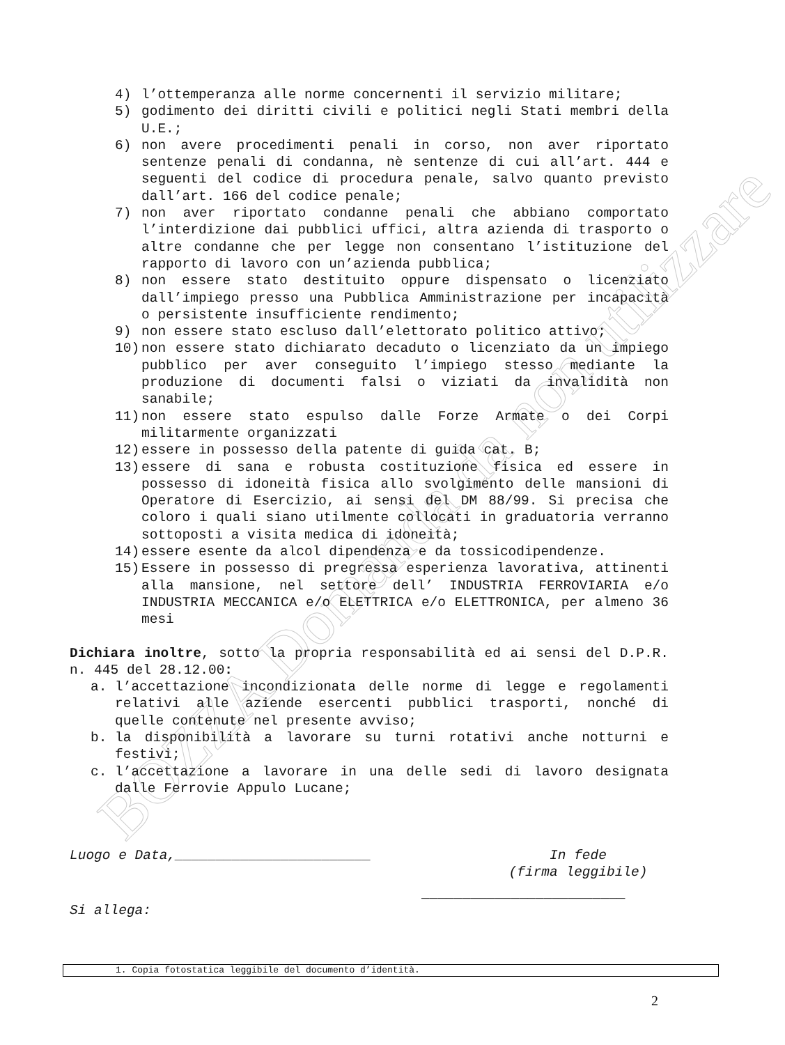BOZZA Domanda da non utilizzare
4) l’ottemperanza alle norme concernenti il servizio militare;
5) godimento dei diritti civili e politici negli Stati membri della U.E.;
6) non avere procedimenti penali in corso, non aver riportato sentenze penali di condanna, nè sentenze di cui all’art. 444 e seguenti del codice di procedura penale, salvo quanto previsto dall’art. 166 del codice penale;
7) non aver riportato condanne penali che abbiano comportato l’interdizione dai pubblici uffici, altra azienda di trasporto o altre condanne che per legge non consentano l’istituzione del rapporto di lavoro con un’azienda pubblica;
8) non essere stato destituito oppure dispensato o licenziato dall’impiego presso una Pubblica Amministrazione per incapacità o persistente insufficiente rendimento;
9) non essere stato escluso dall’elettorato politico attivo;
10) non essere stato dichiarato decaduto o licenziato da un impiego pubblico per aver conseguito l’impiego stesso mediante la produzione di documenti falsi o viziati da invalidità non sanabile;
11) non essere stato espulso dalle Forze Armate o dei Corpi militarmente organizzati
12) essere in possesso della patente di guida cat. B;
13) essere di sana e robusta costituzione fisica ed essere in possesso di idoneità fisica allo svolgimento delle mansioni di Operatore di Esercizio, ai sensi del DM 88/99. Si precisa che coloro i quali siano utilmente collocati in graduatoria verranno sottoposti a visita medica di idoneità;
14) essere esente da alcol dipendenza e da tossicodipendenze.
15) Essere in possesso di pregressa esperienza lavorativa, attinenti alla mansione, nel settore dell’ INDUSTRIA FERROVIARIA e/o INDUSTRIA MECCANICA e/o ELETTRICA e/o ELETTRONICA, per almeno 36 mesi
Dichiara inoltre, sotto la propria responsabilità ed ai sensi del D.P.R. n. 445 del 28.12.00:
a. l’accettazione incondizionata delle norme di legge e regolamenti relativi alle aziende esercenti pubblici trasporti, nonché di quelle contenute nel presente avviso;
b. la disponibilità a lavorare su turni rotativi anche notturni e festivi;
c. l’accettazione a lavorare in una delle sedi di lavoro designata dalle Ferrovie Appulo Lucane;
Luogo e Data,________________________ In fede
(firma leggibile)
_________________________
Si allega:
1. Copia fotostatica leggibile del documento d’identità.
2